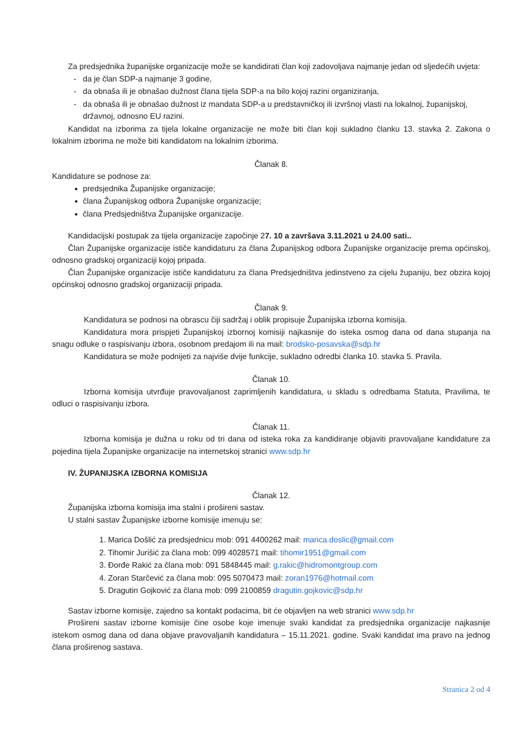Za predsjednika županijske organizacije može se kandidirati član koji zadovoljava najmanje jedan od sljedećih uvjeta:
da je član SDP-a najmanje 3 godine,
da obnaša ili je obnašao dužnost člana tijela SDP-a na bilo kojoj razini organiziranja,
da obnaša ili je obnašao dužnost iz mandata SDP-a u predstavničkoj ili izvršnoj vlasti na lokalnoj, županijskoj, državnoj, odnosno EU razini.
Kandidat na izborima za tijela lokalne organizacije ne može biti član koji sukladno članku 13. stavka 2. Zakona o lokalnim izborima ne može biti kandidatom na lokalnim izborima.
Članak 8.
Kandidature se podnose za:
predsjednika Županijske organizacije;
člana Županijskog odbora Županijske organizacije;
člana Predsjedništva Županijske organizacije.
Kandidacijski postupak za tijela organizacije započinje 27. 10 a završava 3.11.2021 u 24.00 sati..
Član Županijske organizacije ističe kandidaturu za člana Županijskog odbora Županijske organizacije prema općinskoj, odnosno gradskoj organizaciji kojoj pripada.
Član Županijske organizacije ističe kandidaturu za člana Predsjedništva jedinstveno za cijelu županiju, bez obzira kojoj općinskoj odnosno gradskoj organizaciji pripada.
Članak 9.
Kandidatura se podnosi na obrascu čiji sadržaj i oblik propisuje Županijska izborna komisija.
Kandidatura mora prispjeti Županijskoj izbornoj komisiji najkasnije do isteka osmog dana od dana stupanja na snagu odluke o raspisivanju izbora, osobnom predajom ili na mail: brodsko-posavska@sdp.hr
Kandidatura se može podnijeti za najviše dvije funkcije, sukladno odredbi članka 10. stavka 5. Pravila.
Članak 10.
Izborna komisija utvrđuje pravovaljanost zaprimljenih kandidatura, u skladu s odredbama Statuta, Pravilima, te odluci o raspisivanju izbora.
Članak 11.
Izborna komisija je dužna u roku od tri dana od isteka roka za kandidiranje objaviti pravovaljane kandidature za pojedina tijela Županijske organizacije na internetskoj stranici www.sdp.hr
IV. ŽUPANIJSKA IZBORNA KOMISIJA
Članak 12.
Županijska izborna komisija ima stalni i prošireni sastav.
U stalni sastav Županijske izborne komisije imenuju se:
1. Marica Došlić za predsjednicu mob: 091 4400262 mail: marica.doslic@gmail.com
2. Tihomir Jurišić za člana mob: 099 4028571 mail: tihomir1951@gmail.com
3. Đorđe Rakić za člana mob: 091 5848445 mail: g.rakic@hidromontgroup.com
4. Zoran Starčević za člana mob: 095 5070473 mail: zoran1976@hotmail.com
5. Dragutin Gojković za člana mob: 099 2100859 dragutin.gojkovic@sdp.hr
Sastav izborne komisije, zajedno sa kontakt podacima, bit će objavljen na web stranici www.sdp.hr
Prošireni sastav izborne komisije čine osobe koje imenuje svaki kandidat za predsjednika organizacije najkasnije istekom osmog dana od dana objave pravovaljanih kandidatura – 15.11.2021. godine. Svaki kandidat ima pravo na jednog člana proširenog sastava.
Stranica 2 od 4